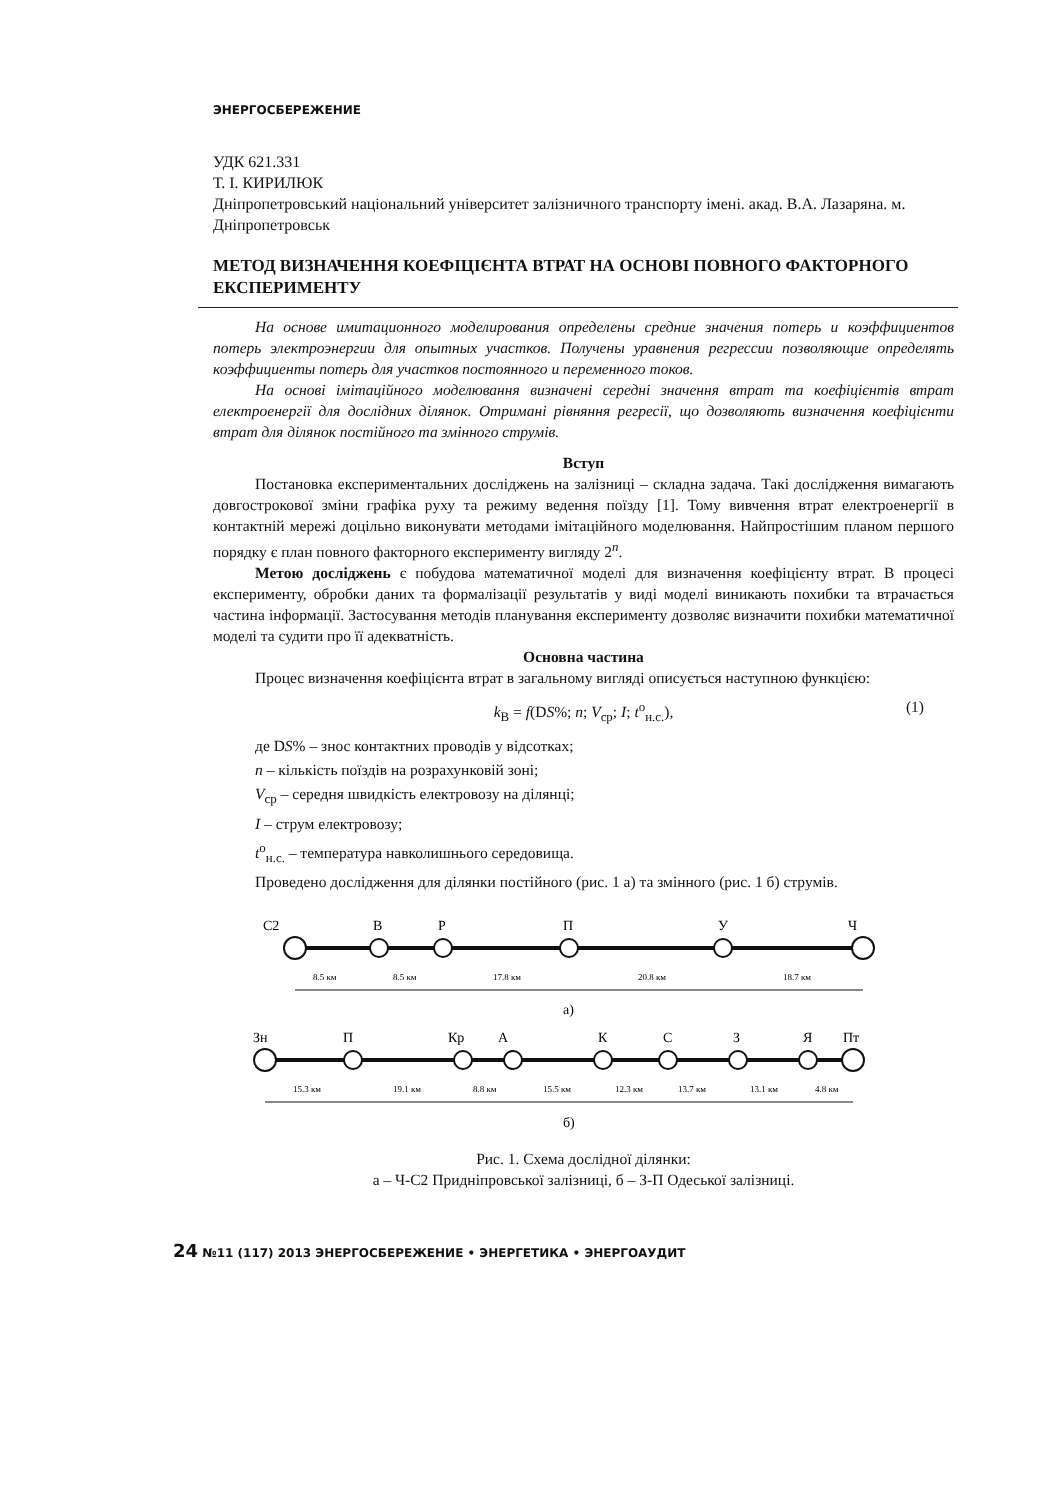ЭНЕРГОСБЕРЕЖЕНИЕ
УДК 621.331
Т. І. КИРИЛЮК
Дніпропетровський національний університет залізничного транспорту імені. акад. В.А. Лазаряна. м. Дніпропетровськ
МЕТОД ВИЗНАЧЕННЯ КОЕФІЦІЄНТА ВТРАТ НА ОСНОВІ ПОВНОГО ФАКТОРНОГО ЕКСПЕРИМЕНТУ
На основе имитационного моделирования определены средние значения потерь и коэффициентов потерь электроэнергии для опытных участков. Получены уравнения регрессии позволяющие определять коэффициенты потерь для участков постоянного и переменного токов.
На основі імітаційного моделювання визначені середні значення втрат та коефіцієнтів втрат електроенергії для дослідних ділянок. Отримані рівняння регресії, що дозволяють визначення коефіцієнти втрат для ділянок постійного та змінного струмів.
Вступ
Постановка експериментальних досліджень на залізниці – складна задача. Такі дослідження вимагають довгострокової зміни графіка руху та режиму ведення поїзду [1]. Тому вивчення втрат електроенергії в контактній мережі доцільно виконувати методами імітаційного моделювання. Найпростішим планом першого порядку є план повного факторного експерименту вигляду 2<sup>n</sup>.
Метою досліджень є побудова математичної моделі для визначення коефіцієнту втрат. В процесі експерименту, обробки даних та формалізації результатів у виді моделі виникають похибки та втрачається частина інформації. Застосування методів планування експерименту дозволяє визначити похибки математичної моделі та судити про її адекватність.
Основна частина
Процес визначення коефіцієнта втрат в загальному вигляді описується наступною функцією:
k<sub>В</sub> = f(DS%; n; V<sub>ср</sub>; I; t<sup>о</sup><sub>н.с.</sub>), (1)
де DS% – знос контактних проводів у відсотках;
n – кількість поїздів на розрахунковій зоні;
V<sub>ср</sub> – середня швидкість електровозу на ділянці;
I – струм електровозу;
t<sup>о</sup><sub>н.с.</sub> – температура навколишнього середовища.
Проведено дослідження для ділянки постійного (рис. 1 а) та змінного (рис. 1 б) струмів.
С2
В
Р
П
У
Ч
8.5 км
8.5 км
17.8 км
20.8 км
18.7 км
а)
Зн
П
Кр
А
К
С
З
Я
Пт
15.3 км
19.1 км
8.8 км
15.5 км
12.3 км
13.7 км
13.1 км
4.8 км
б)
Рис. 1. Схема дослідної ділянки:
а – Ч-С2 Придніпровської залізниці, б – З-П Одеської залізниці.
24 №11 (117) 2013 ЭНЕРГОСБЕРЕЖЕНИЕ • ЭНЕРГЕТИКА • ЭНЕРГОАУДИТ